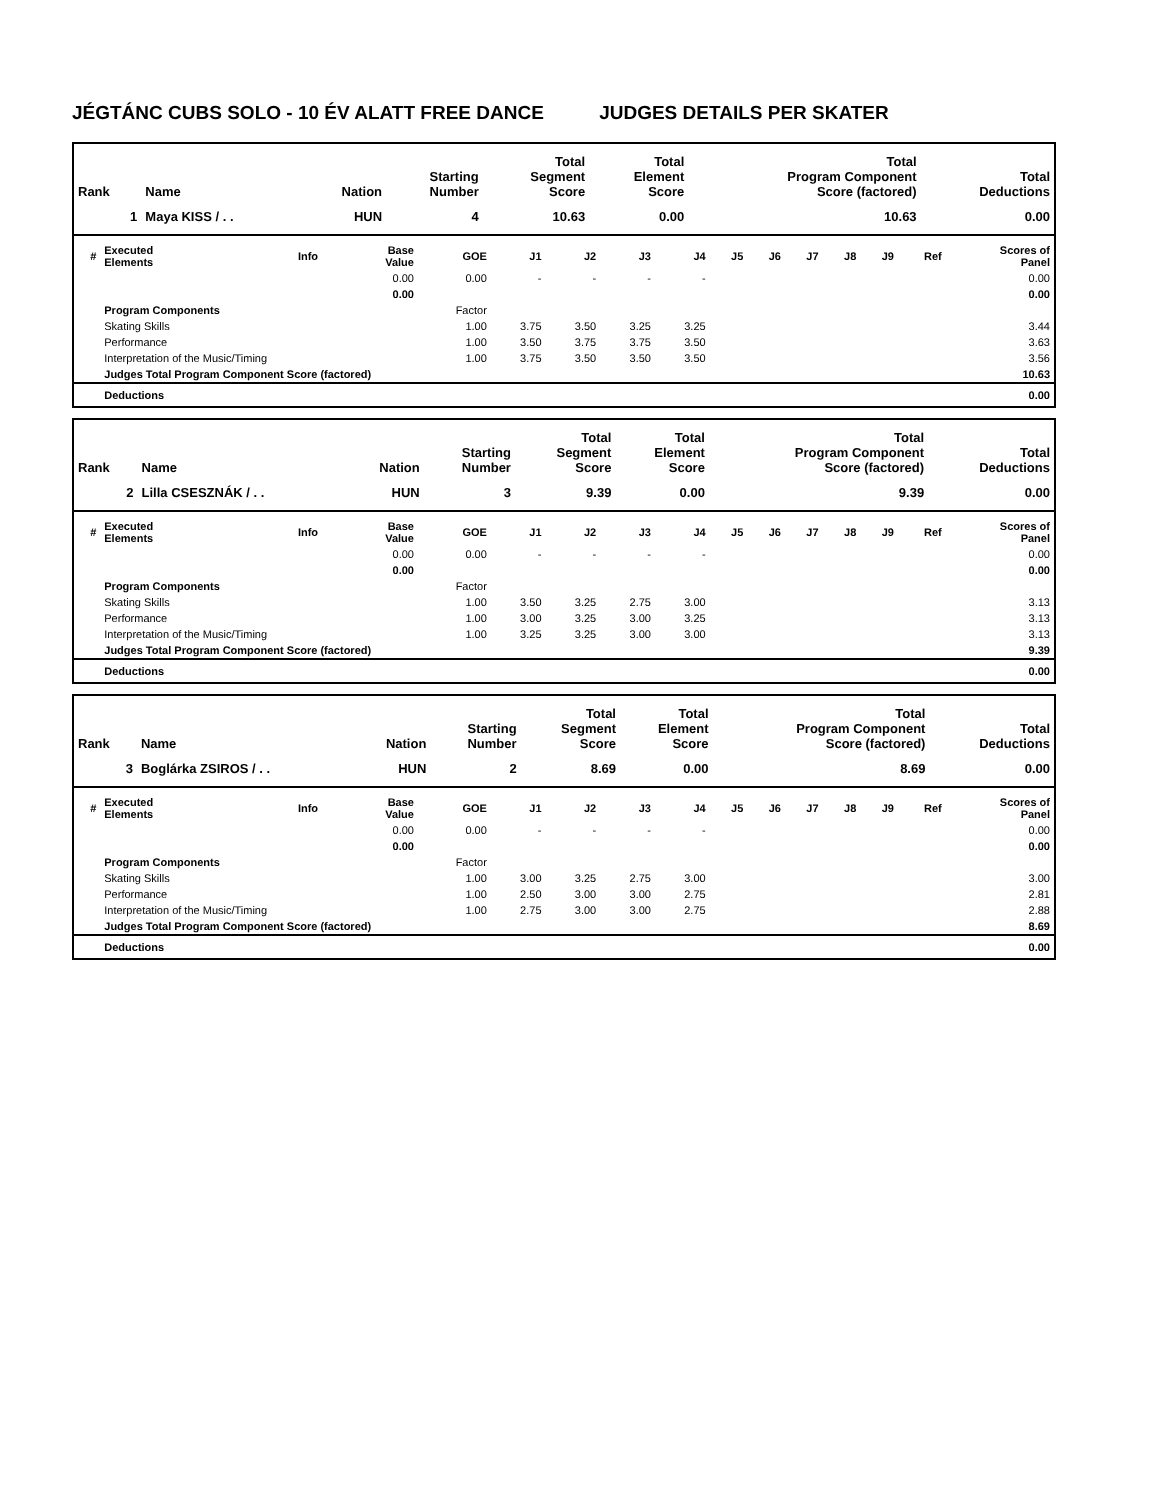JÉGTÁNC CUBS SOLO - 10 ÉV ALATT FREE DANCE JUDGES DETAILS PER SKATER
| Rank | Name | Nation | Starting Number | Total Segment Score | Total Element Score | Total Program Component Score (factored) | Total Deductions |
| --- | --- | --- | --- | --- | --- | --- | --- |
| 1 | Maya KISS / . . | HUN | 4 | 10.63 | 0.00 | 10.63 | 0.00 |
| # | Executed Elements | Info | Base Value | GOE | J1 | J2 | J3 | J4 | J5 | J6 | J7 | J8 | J9 | Ref | Scores of Panel |
| --- | --- | --- | --- | --- | --- | --- | --- | --- | --- | --- | --- | --- | --- | --- | --- |
| | | | 0.00 | 0.00 | - | - | - | - | | | | | | | 0.00 |
| | | | 0.00 | | | | | | | | | | | | 0.00 |
| | Program Components | | | Factor | | | | | | | | | | | |
| | Skating Skills | | | 1.00 | 3.75 | 3.50 | 3.25 | 3.25 | | | | | | | 3.44 |
| | Performance | | | 1.00 | 3.50 | 3.75 | 3.75 | 3.50 | | | | | | | 3.63 |
| | Interpretation of the Music/Timing | | | 1.00 | 3.75 | 3.50 | 3.50 | 3.50 | | | | | | | 3.56 |
| | Judges Total Program Component Score (factored) | | | | | | | | | | | | | | 10.63 |
| | Deductions | | | | | | | | | | | | | | 0.00 |
| Rank | Name | Nation | Starting Number | Total Segment Score | Total Element Score | Total Program Component Score (factored) | Total Deductions |
| --- | --- | --- | --- | --- | --- | --- | --- |
| 2 | Lilla CSESZNÁK / . . | HUN | 3 | 9.39 | 0.00 | 9.39 | 0.00 |
| # | Executed Elements | Info | Base Value | GOE | J1 | J2 | J3 | J4 | J5 | J6 | J7 | J8 | J9 | Ref | Scores of Panel |
| --- | --- | --- | --- | --- | --- | --- | --- | --- | --- | --- | --- | --- | --- | --- | --- |
| | | | 0.00 | 0.00 | - | - | - | - | | | | | | | 0.00 |
| | | | 0.00 | | | | | | | | | | | | 0.00 |
| | Program Components | | | Factor | | | | | | | | | | | |
| | Skating Skills | | | 1.00 | 3.50 | 3.25 | 2.75 | 3.00 | | | | | | | 3.13 |
| | Performance | | | 1.00 | 3.00 | 3.25 | 3.00 | 3.25 | | | | | | | 3.13 |
| | Interpretation of the Music/Timing | | | 1.00 | 3.25 | 3.25 | 3.00 | 3.00 | | | | | | | 3.13 |
| | Judges Total Program Component Score (factored) | | | | | | | | | | | | | | 9.39 |
| | Deductions | | | | | | | | | | | | | | 0.00 |
| Rank | Name | Nation | Starting Number | Total Segment Score | Total Element Score | Total Program Component Score (factored) | Total Deductions |
| --- | --- | --- | --- | --- | --- | --- | --- |
| 3 | Boglárka ZSIROS / . . | HUN | 2 | 8.69 | 0.00 | 8.69 | 0.00 |
| # | Executed Elements | Info | Base Value | GOE | J1 | J2 | J3 | J4 | J5 | J6 | J7 | J8 | J9 | Ref | Scores of Panel |
| --- | --- | --- | --- | --- | --- | --- | --- | --- | --- | --- | --- | --- | --- | --- | --- |
| | | | 0.00 | 0.00 | - | - | - | - | | | | | | | 0.00 |
| | | | 0.00 | | | | | | | | | | | | 0.00 |
| | Program Components | | | Factor | | | | | | | | | | | |
| | Skating Skills | | | 1.00 | 3.00 | 3.25 | 2.75 | 3.00 | | | | | | | 3.00 |
| | Performance | | | 1.00 | 2.50 | 3.00 | 3.00 | 2.75 | | | | | | | 2.81 |
| | Interpretation of the Music/Timing | | | 1.00 | 2.75 | 3.00 | 3.00 | 2.75 | | | | | | | 2.88 |
| | Judges Total Program Component Score (factored) | | | | | | | | | | | | | | 8.69 |
| | Deductions | | | | | | | | | | | | | | 0.00 |